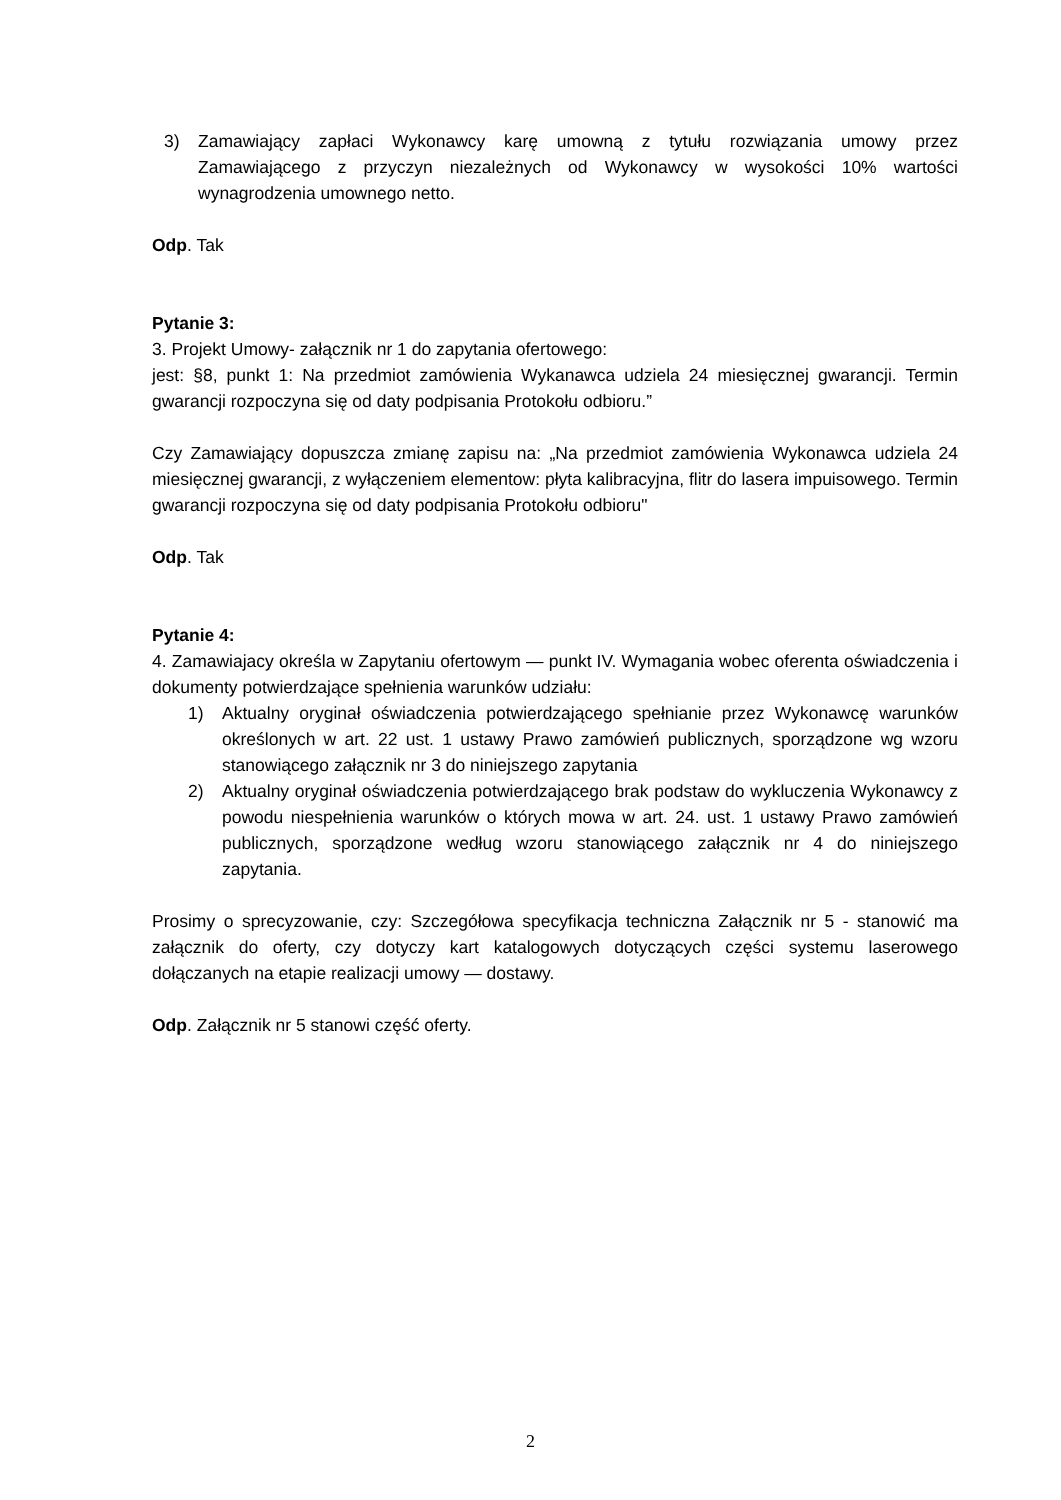3) Zamawiający zapłaci Wykonawcy karę umowną z tytułu rozwiązania umowy przez Zamawiającego z przyczyn niezależnych od Wykonawcy w wysokości 10% wartości wynagrodzenia umownego netto.
Odp. Tak
Pytanie 3:
3. Projekt Umowy- załącznik nr 1 do zapytania ofertowego:
jest: §8, punkt 1: Na przedmiot zamówienia Wykanawca udziela 24 miesięcznej gwarancji. Termin gwarancji rozpoczyna się od daty podpisania Protokołu odbioru.”
Czy Zamawiający dopuszcza zmianę zapisu na: „Na przedmiot zamówienia Wykonawca udziela 24 miesięcznej gwarancji, z wyłączeniem elementow: płyta kalibracyjna, flitr do lasera impuisowego. Termin gwarancji rozpoczyna się od daty podpisania Protokołu odbioru"
Odp. Tak
Pytanie 4:
4. Zamawiajacy określa w Zapytaniu ofertowym — punkt IV. Wymagania wobec oferenta oświadczenia i dokumenty potwierdzające spełnienia warunków udziału:
1) Aktualny oryginał oświadczenia potwierdzającego spełnianie przez Wykonawcę warunków określonych w art. 22 ust. 1 ustawy Prawo zamówień publicznych, sporządzone wg wzoru stanowiącego załącznik nr 3 do niniejszego zapytania
2) Aktualny oryginał oświadczenia potwierdzającego brak podstaw do wykluczenia Wykonawcy z powodu niespełnienia warunków o których mowa w art. 24. ust. 1 ustawy Prawo zamówień publicznych, sporządzone według wzoru stanowiącego załącznik nr 4 do niniejszego zapytania.
Prosimy o sprecyzowanie, czy: Szczegółowa specyfikacja techniczna Załącznik nr 5 - stanowić ma załącznik do oferty, czy dotyczy kart katalogowych dotyczących części systemu laserowego dołączanych na etapie realizacji umowy — dostawy.
Odp. Załącznik nr 5 stanowi część oferty.
2